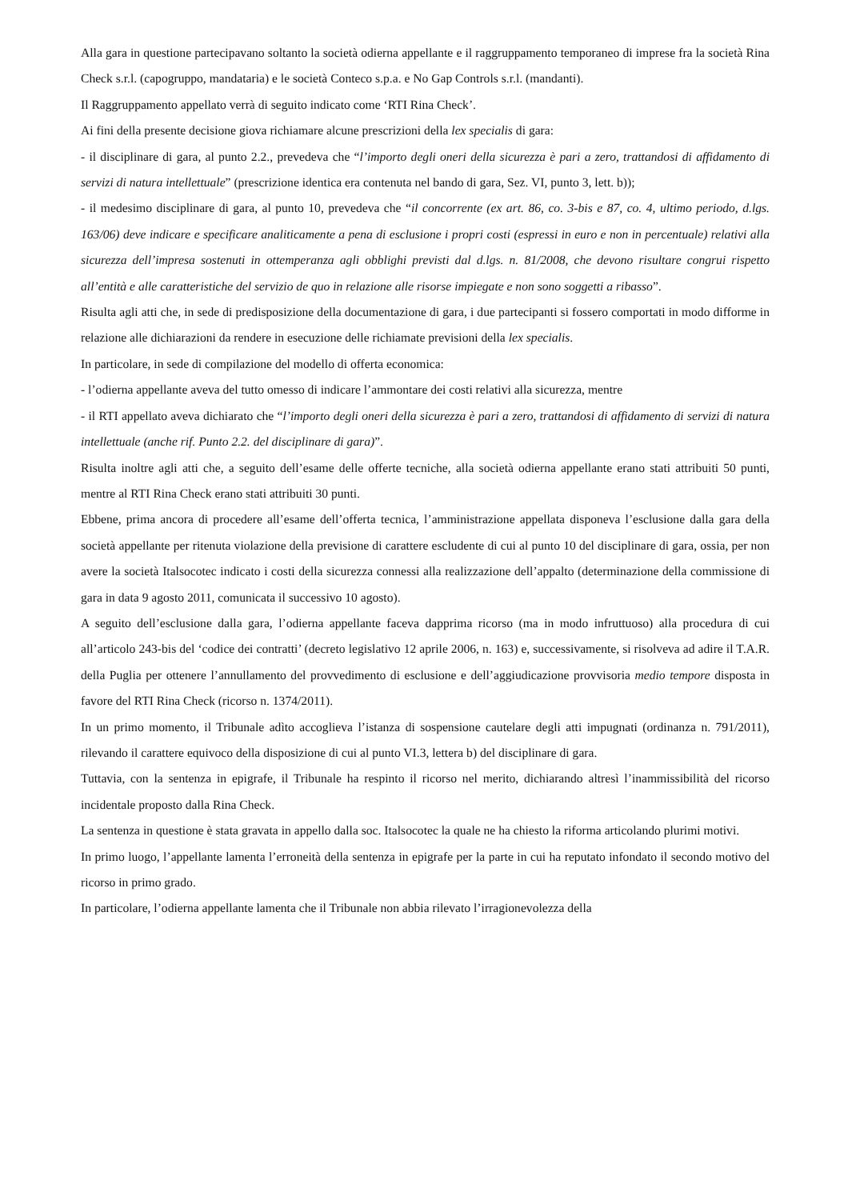Alla gara in questione partecipavano soltanto la società odierna appellante e il raggruppamento temporaneo di imprese fra la società Rina Check s.r.l. (capogruppo, mandataria) e le società Conteco s.p.a. e No Gap Controls s.r.l. (mandanti).
Il Raggruppamento appellato verrà di seguito indicato come ‘RTI Rina Check’.
Ai fini della presente decisione giova richiamare alcune prescrizioni della lex specialis di gara:
- il disciplinare di gara, al punto 2.2., prevedeva che “l’importo degli oneri della sicurezza è pari a zero, trattandosi di affidamento di servizi di natura intellettuale” (prescrizione identica era contenuta nel bando di gara, Sez. VI, punto 3, lett. b));
- il medesimo disciplinare di gara, al punto 10, prevedeva che “il concorrente (ex art. 86, co. 3-bis e 87, co. 4, ultimo periodo, d.lgs. 163/06) deve indicare e specificare analiticamente a pena di esclusione i propri costi (espressi in euro e non in percentuale) relativi alla sicurezza dell’impresa sostenuti in ottemperanza agli obblighi previsti dal d.lgs. n. 81/2008, che devono risultare congrui rispetto all’entità e alle caratteristiche del servizio de quo in relazione alle risorse impiegate e non sono soggetti a ribasso”.
Risulta agli atti che, in sede di predisposizione della documentazione di gara, i due partecipanti si fossero comportati in modo difforme in relazione alle dichiarazioni da rendere in esecuzione delle richiamate previsioni della lex specialis.
In particolare, in sede di compilazione del modello di offerta economica:
- l’odierna appellante aveva del tutto omesso di indicare l’ammontare dei costi relativi alla sicurezza, mentre
- il RTI appellato aveva dichiarato che “l’importo degli oneri della sicurezza è pari a zero, trattandosi di affidamento di servizi di natura intellettuale (anche rif. Punto 2.2. del disciplinare di gara)”.
Risulta inoltre agli atti che, a seguito dell’esame delle offerte tecniche, alla società odierna appellante erano stati attribuiti 50 punti, mentre al RTI Rina Check erano stati attribuiti 30 punti.
Ebbene, prima ancora di procedere all’esame dell’offerta tecnica, l’amministrazione appellata disponeva l’esclusione dalla gara della società appellante per ritenuta violazione della previsione di carattere escludente di cui al punto 10 del disciplinare di gara, ossia, per non avere la società Italsocotec indicato i costi della sicurezza connessi alla realizzazione dell’appalto (determinazione della commissione di gara in data 9 agosto 2011, comunicata il successivo 10 agosto).
A seguito dell’esclusione dalla gara, l’odierna appellante faceva dapprima ricorso (ma in modo infruttuoso) alla procedura di cui all’articolo 243-bis del ‘codice dei contratti’ (decreto legislativo 12 aprile 2006, n. 163) e, successivamente, si risolveva ad adire il T.A.R. della Puglia per ottenere l’annullamento del provvedimento di esclusione e dell’aggiudicazione provvisoria medio tempore disposta in favore del RTI Rina Check (ricorso n. 1374/2011).
In un primo momento, il Tribunale adìto accoglieva l’istanza di sospensione cautelare degli atti impugnati (ordinanza n. 791/2011), rilevando il carattere equivoco della disposizione di cui al punto VI.3, lettera b) del disciplinare di gara.
Tuttavia, con la sentenza in epigrafe, il Tribunale ha respinto il ricorso nel merito, dichiarando altresì l’inammissibilità del ricorso incidentale proposto dalla Rina Check.
La sentenza in questione è stata gravata in appello dalla soc. Italsocotec la quale ne ha chiesto la riforma articolando plurimi motivi.
In primo luogo, l’appellante lamenta l’erroneità della sentenza in epigrafe per la parte in cui ha reputato infondato il secondo motivo del ricorso in primo grado.
In particolare, l’odierna appellante lamenta che il Tribunale non abbia rilevato l’irragionevolezza della